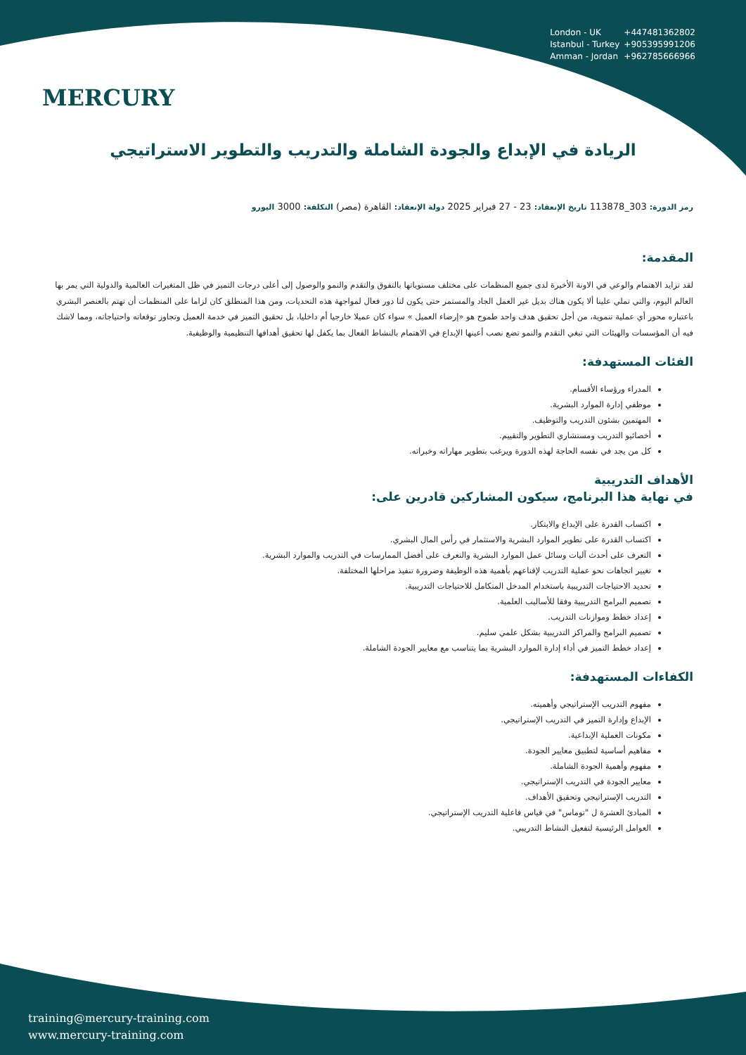MERCURY
London - UK +447481362802
Istanbul - Turkey +905395991206
Amman - Jordan +962785666966
الريادة في الإبداع والجودة الشاملة والتدريب والتطوير الاستراتيجي
رمز الدورة: 303_113878 تاريخ الإنعقاد: 23 - 27 فبراير 2025 دولة الإنعقاد: القاهرة (مصر) التكلفة: 3000 اليورو
المقدمة:
لقد تزايد الاهتمام والوعي في الاونة الأخيرة لدى جميع المنظمات على مختلف مستوياتها بالتفوق والتقدم والنمو والوصول إلى أعلى درجات التميز في ظل المتغيرات العالمية والدولية التي يمر بها العالم اليوم، والتي تملي علينا ألا يكون هناك بديل غير العمل الجاد والمستمر حتى يكون لنا دور فعال لمواجهة هذه التحديات، ومن هذا المنطلق كان لزاما على المنظمات أن تهتم بالعنصر البشري باعتباره محور أي عملية تنموية، من أجل تحقيق هدف واحد طموح هو «إرضاء العميل » سواء كان عميلا خارجيا أم داخليا، بل تحقيق التميز في خدمة العميل وتجاوز توقعاته واحتياجاته، ومما لاشك فيه أن المؤسسات والهيئات التي تبغي التقدم والنمو تضع نصب أعينها الإبداع في الاهتمام بالنشاط الفعال بما يكفل لها تحقيق أهدافها التنظيمية والوظيفية.
الفئات المستهدفة:
المدراء ورؤساء الأقسام.
موظفي إدارة الموارد البشرية.
المهتمين بشئون التدريب والتوظيف.
أخصائيو التدريب ومستشاري التطوير والتقييم.
كل من يجد في نفسه الحاجة لهذه الدورة ويرغب بتطوير مهاراته وخبراته.
الأهداف التدريبية
في نهاية هذا البرنامج، سيكون المشاركين قادرين على:
اكتساب القدرة على الإبداع والابتكار.
اكتساب القدرة على تطوير الموارد البشرية والاستثمار في رأس المال البشري.
التعرف على أحدث آليات وسائل عمل الموارد البشرية والتعرف على أفضل الممارسات في التدريب والموارد البشرية.
تغيير اتجاهات نحو عملية التدريب لإقناعهم بأهمية هذه الوظيفة وضرورة تنفيذ مراحلها المختلفة.
تحديد الاحتياجات التدريبية باستخدام المدخل المتكامل للاحتياجات التدريبية.
تصميم البرامج التدريبية وفقا للأساليب العلمية.
إعداد خطط وموازنات التدريب.
تصميم البرامج والمراكز التدريبية بشكل علمي سليم.
إعداد خطط التميز في أداء إدارة الموارد البشرية بما يتناسب مع معايير الجودة الشاملة.
الكفاءات المستهدفة:
مفهوم التدريب الإستراتيجي وأهميته.
الإبداع وإدارة التميز في التدريب الإستراتيجي.
مكونات العملية الإبداعية.
مفاهيم أساسية لتطبيق معايير الجودة.
مفهوم وأهمية الجودة الشاملة.
معايير الجودة في التدريب الإستراتيجي.
التدريب الإستراتيجي وتحقيق الأهداف.
المبادئ العشرة ل "توماس" في قياس فاعلية التدريب الإستراتيجي.
العوامل الرئيسية لتفعيل النشاط التدريبي.
training@mercury-training.com
www.mercury-training.com